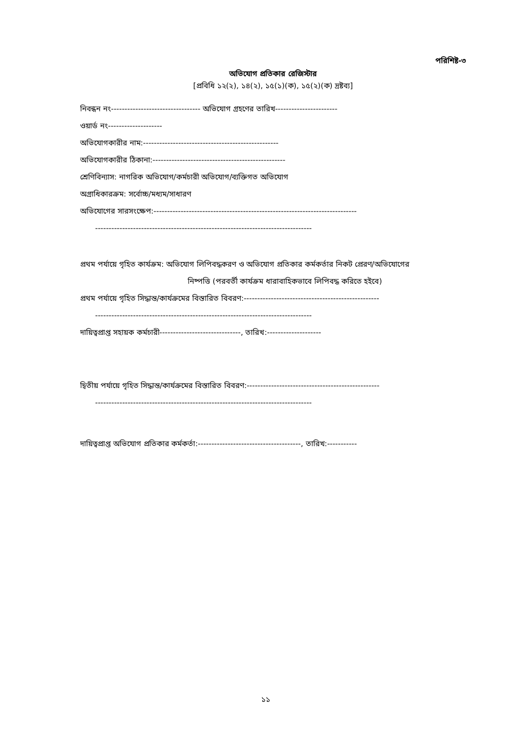পরিশিষ্ট-৩
অভিযোগ প্রতিকার রেজিস্টার
[প্রবিধি ১২(২), ১৪(২), ১৫(১)(ক), ১৫(২)(ক) দ্রষ্টব্য]
নিবন্ধন নং--------------------------------- অভিযোগ গ্রহণের তারিখ-----------------------
ওয়ার্ড নং--------------------
অভিযোগকারীর নাম:--------------------------------------------------
অভিযোগকারীর ঠিকানা:-------------------------------------------------
শ্রেণিবিন্যাস: নাগরিক অভিযোগ/কর্মচারী অভিযোগ/ব্যক্তিগত অভিযোগ
অগ্রাধিকারক্রম: সর্বোচ্চ/মধ্যম/সাধারণ
অভিযোগের সারসংক্ষেপ:---------------------------------------------------------------------------
--------------------------------------------------------------------------------
প্রথম পর্যায়ে গৃহিত কার্যক্রম: অভিযোগ লিপিবদ্ধকরণ ও অভিযোগ প্রতিকার কর্মকর্তার নিকট প্রেরণ/অভিযোগের
নিষ্পত্তি (পরবর্তী কার্যক্রম ধারাবাহিকভাবে লিপিবদ্ধ করিতে হইবে)
প্রথম পর্যায়ে গৃহিত সিদ্ধান্ত/কার্যক্রমের বিস্তারিত বিবরণ:--------------------------------------------------
--------------------------------------------------------------------------------
দায়িত্বপ্রাপ্ত সহায়ক কর্মচারী------------------------------, তারিখ:--------------------
দ্বিতীয় পর্যায়ে গৃহিত সিদ্ধান্ত/কার্যক্রমের বিস্তারিত বিবরণ:-------------------------------------------------
--------------------------------------------------------------------------------
দায়িত্বপ্রাপ্ত অভিযোগ প্রতিকার কর্মকর্তা:--------------------------------------, তারিখ:-----------
১১